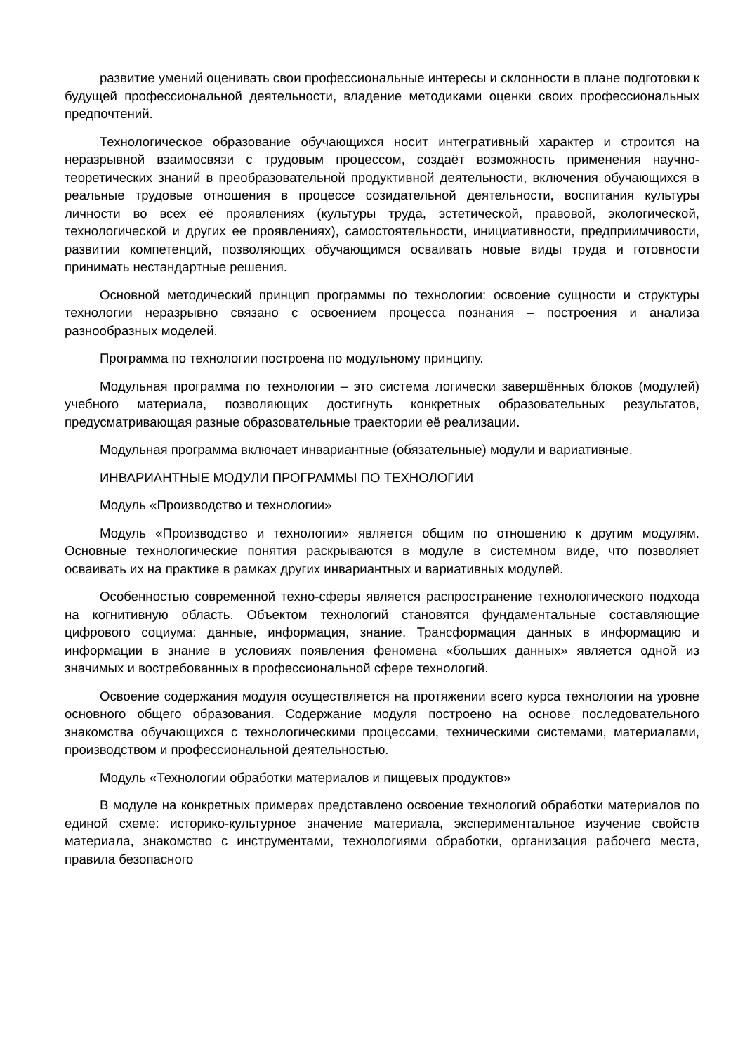развитие умений оценивать свои профессиональные интересы и склонности в плане подготовки к будущей профессиональной деятельности, владение методиками оценки своих профессиональных предпочтений.
Технологическое образование обучающихся носит интегративный характер и строится на неразрывной взаимосвязи с трудовым процессом, создаёт возможность применения научно-теоретических знаний в преобразовательной продуктивной деятельности, включения обучающихся в реальные трудовые отношения в процессе созидательной деятельности, воспитания культуры личности во всех её проявлениях (культуры труда, эстетической, правовой, экологической, технологической и других ее проявлениях), самостоятельности, инициативности, предприимчивости, развитии компетенций, позволяющих обучающимся осваивать новые виды труда и готовности принимать нестандартные решения.
Основной методический принцип программы по технологии: освоение сущности и структуры технологии неразрывно связано с освоением процесса познания – построения и анализа разнообразных моделей.
Программа по технологии построена по модульному принципу.
Модульная программа по технологии – это система логически завершённых блоков (модулей) учебного материала, позволяющих достигнуть конкретных образовательных результатов, предусматривающая разные образовательные траектории её реализации.
Модульная программа включает инвариантные (обязательные) модули и вариативные.
ИНВАРИАНТНЫЕ МОДУЛИ ПРОГРАММЫ ПО ТЕХНОЛОГИИ
Модуль «Производство и технологии»
Модуль «Производство и технологии» является общим по отношению к другим модулям. Основные технологические понятия раскрываются в модуле в системном виде, что позволяет осваивать их на практике в рамках других инвариантных и вариативных модулей.
Особенностью современной техно-сферы является распространение технологического подхода на когнитивную область. Объектом технологий становятся фундаментальные составляющие цифрового социума: данные, информация, знание. Трансформация данных в информацию и информации в знание в условиях появления феномена «больших данных» является одной из значимых и востребованных в профессиональной сфере технологий.
Освоение содержания модуля осуществляется на протяжении всего курса технологии на уровне основного общего образования. Содержание модуля построено на основе последовательного знакомства обучающихся с технологическими процессами, техническими системами, материалами, производством и профессиональной деятельностью.
Модуль «Технологии обработки материалов и пищевых продуктов»
В модуле на конкретных примерах представлено освоение технологий обработки материалов по единой схеме: историко-культурное значение материала, экспериментальное изучение свойств материала, знакомство с инструментами, технологиями обработки, организация рабочего места, правила безопасного